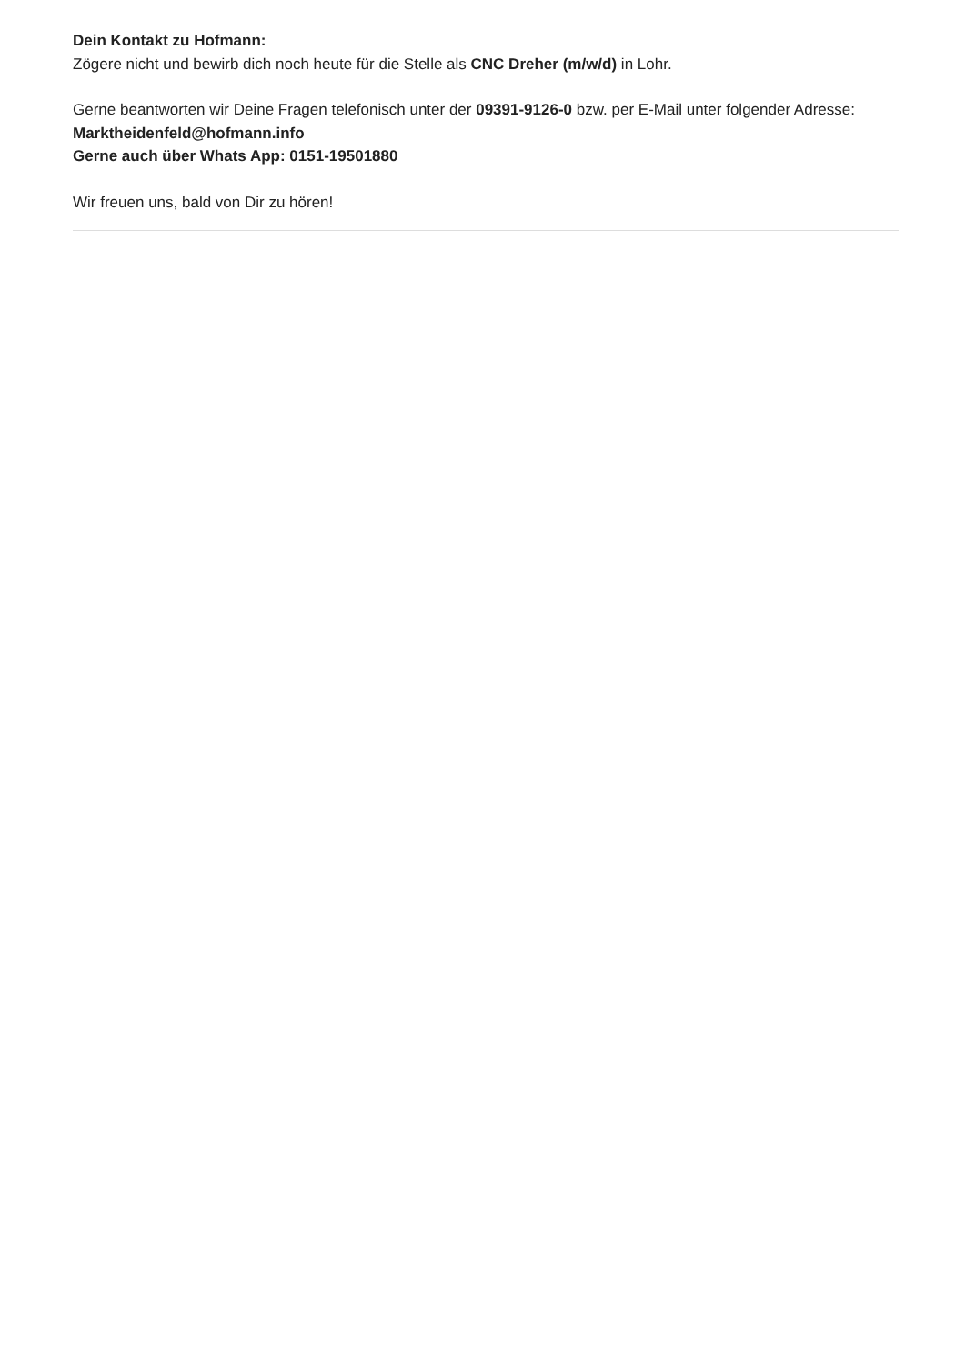Dein Kontakt zu Hofmann:
Zögere nicht und bewirb dich noch heute für die Stelle als CNC Dreher (m/w/d) in Lohr.
Gerne beantworten wir Deine Fragen telefonisch unter der 09391-9126-0 bzw. per E-Mail unter folgender Adresse: Marktheidenfeld@hofmann.info
Gerne auch über Whats App: 0151-19501880
Wir freuen uns, bald von Dir zu hören!